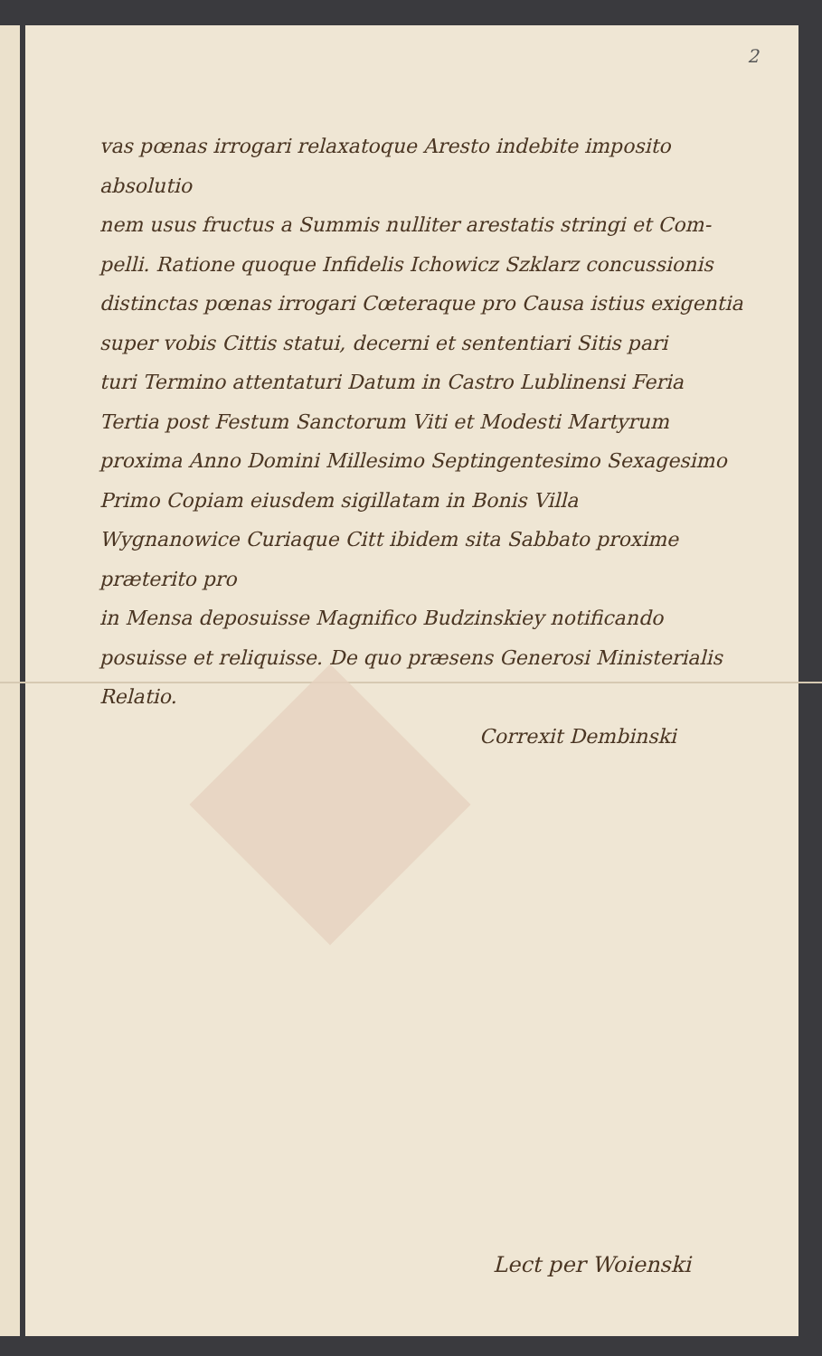2
vas pœnas irrogari relaxatoque Aresto indebite imposito absolutio
nem usus fructus a Summis nulliter arestatis stringi et Com-
pelli. Ratione quoque Infidelis Ichowicz Szklarz concussionis
distinctas pœnas irrogari Cœteraque pro Causa istius exigentia
super vobis Cittis statui, decerni et sententiari Sitis pari
turi Termino attentaturi Datum in Castro Lublinensi Feria
Tertia post Festum Sanctorum Viti et Modesti Martyrum
proxima Anno Domini Millesimo Septingentesimo Sexagesimo
Primo Copiam eiusdem sigillatam in Bonis Villa
Wygnanowice Curiaque Citt ibidem sita Sabbato proxime præterito pro
in Mensa deposuisse Magnifico Budzinskiey notificando
posuisse et reliquisse. De quo præsens Generosi Ministerialis Relatio.
Correxit Dembinski
Lect per Woienski